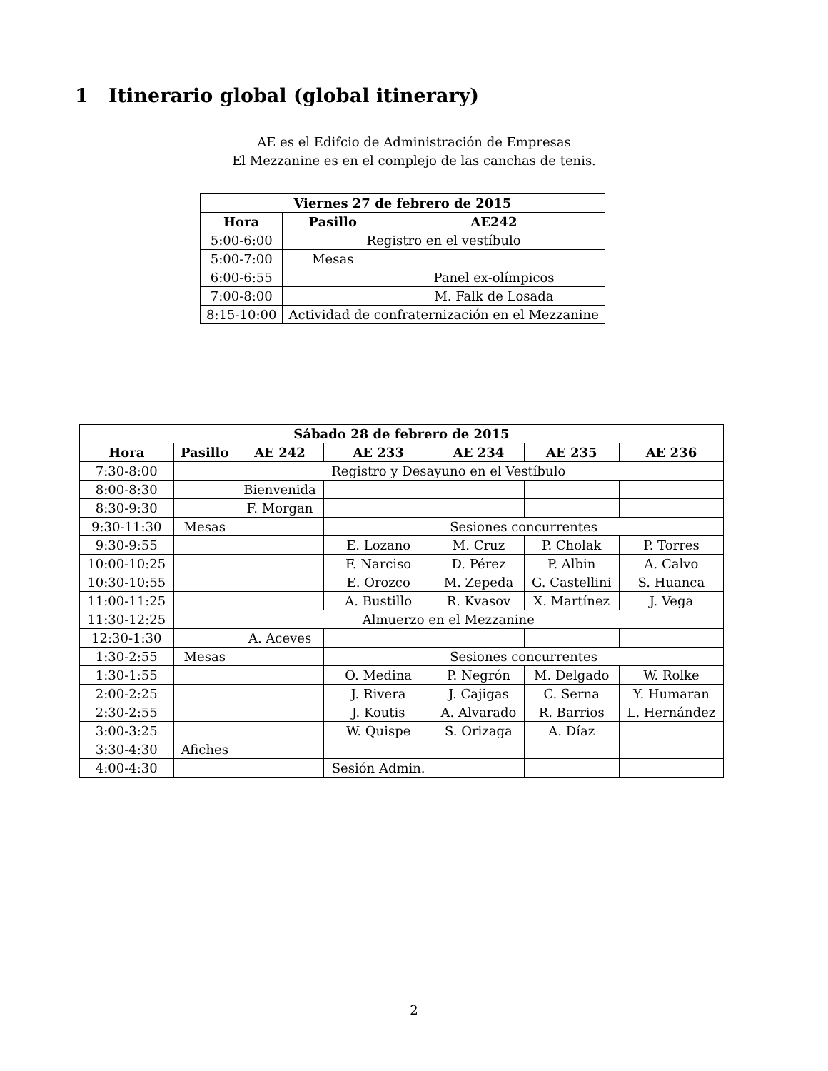1 Itinerario global (global itinerary)
AE es el Edifcio de Administración de Empresas
El Mezzanine es en el complejo de las canchas de tenis.
| Viernes 27 de febrero de 2015 | | |
| --- | --- | --- |
| Hora | Pasillo | AE242 |
| 5:00-6:00 | Registro en el vestíbulo | |
| 5:00-7:00 | Mesas | |
| 6:00-6:55 | | Panel ex-olímpicos |
| 7:00-8:00 | | M. Falk de Losada |
| 8:15-10:00 | Actividad de confraternización en el Mezzanine | |
| Sábado 28 de febrero de 2015 | | | | | | |
| --- | --- | --- | --- | --- | --- | --- |
| Hora | Pasillo | AE 242 | AE 233 | AE 234 | AE 235 | AE 236 |
| 7:30-8:00 | Registro y Desayuno en el Vestíbulo | | | | | |
| 8:00-8:30 | | Bienvenida | | | | |
| 8:30-9:30 | | F. Morgan | | | | |
| 9:30-11:30 | Mesas | | Sesiones concurrentes | | | |
| 9:30-9:55 | | | E. Lozano | M. Cruz | P. Cholak | P. Torres |
| 10:00-10:25 | | | F. Narciso | D. Pérez | P. Albin | A. Calvo |
| 10:30-10:55 | | | E. Orozco | M. Zepeda | G. Castellini | S. Huanca |
| 11:00-11:25 | | | A. Bustillo | R. Kvasov | X. Martínez | J. Vega |
| 11:30-12:25 | Almuerzo en el Mezzanine | | | | | |
| 12:30-1:30 | | A. Aceves | | | | |
| 1:30-2:55 | Mesas | | Sesiones concurrentes | | | |
| 1:30-1:55 | | | O. Medina | P. Negrón | M. Delgado | W. Rolke |
| 2:00-2:25 | | | J. Rivera | J. Cajigas | C. Serna | Y. Humaran |
| 2:30-2:55 | | | J. Koutis | A. Alvarado | R. Barrios | L. Hernández |
| 3:00-3:25 | | | W. Quispe | S. Orizaga | A. Díaz | |
| 3:30-4:30 | Afiches | | | | | |
| 4:00-4:30 | | | Sesión Admin. | | | |
2